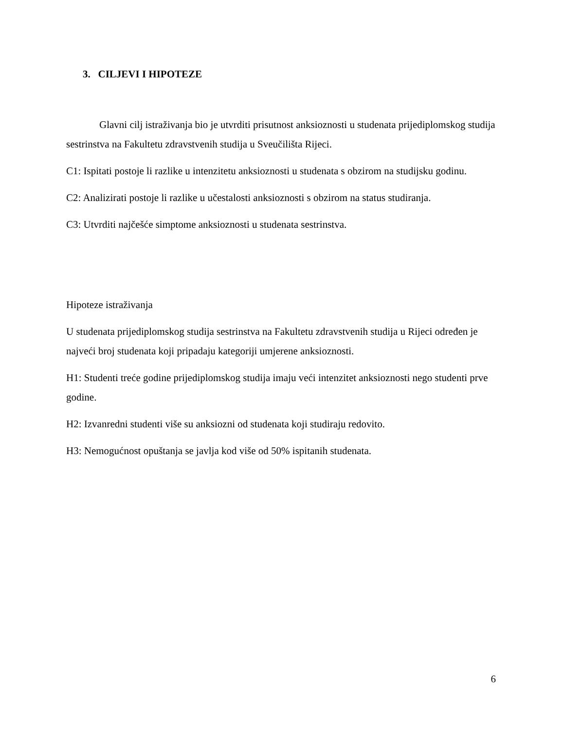3. CILJEVI I HIPOTEZE
Glavni cilj istraživanja bio je utvrditi prisutnost anksioznosti u studenata prijediplomskog studija sestrinstva na Fakultetu zdravstvenih studija u Sveučilišta Rijeci.
C1: Ispitati postoje li razlike u intenzitetu anksioznosti u studenata s obzirom na studijsku godinu.
C2: Analizirati postoje li razlike u učestalosti anksioznosti s obzirom na status studiranja.
C3: Utvrditi najčešće simptome anksioznosti u studenata sestrinstva.
Hipoteze istraživanja
U studenata prijediplomskog studija sestrinstva na Fakultetu zdravstvenih studija u Rijeci određen je najveći broj studenata koji pripadaju kategoriji umjerene anksioznosti.
H1: Studenti treće godine prijediplomskog studija imaju veći intenzitet anksioznosti nego studenti prve godine.
H2: Izvanredni studenti više su anksiozni od studenata koji studiraju redovito.
H3: Nemogućnost opuštanja se javlja kod više od 50% ispitanih studenata.
6